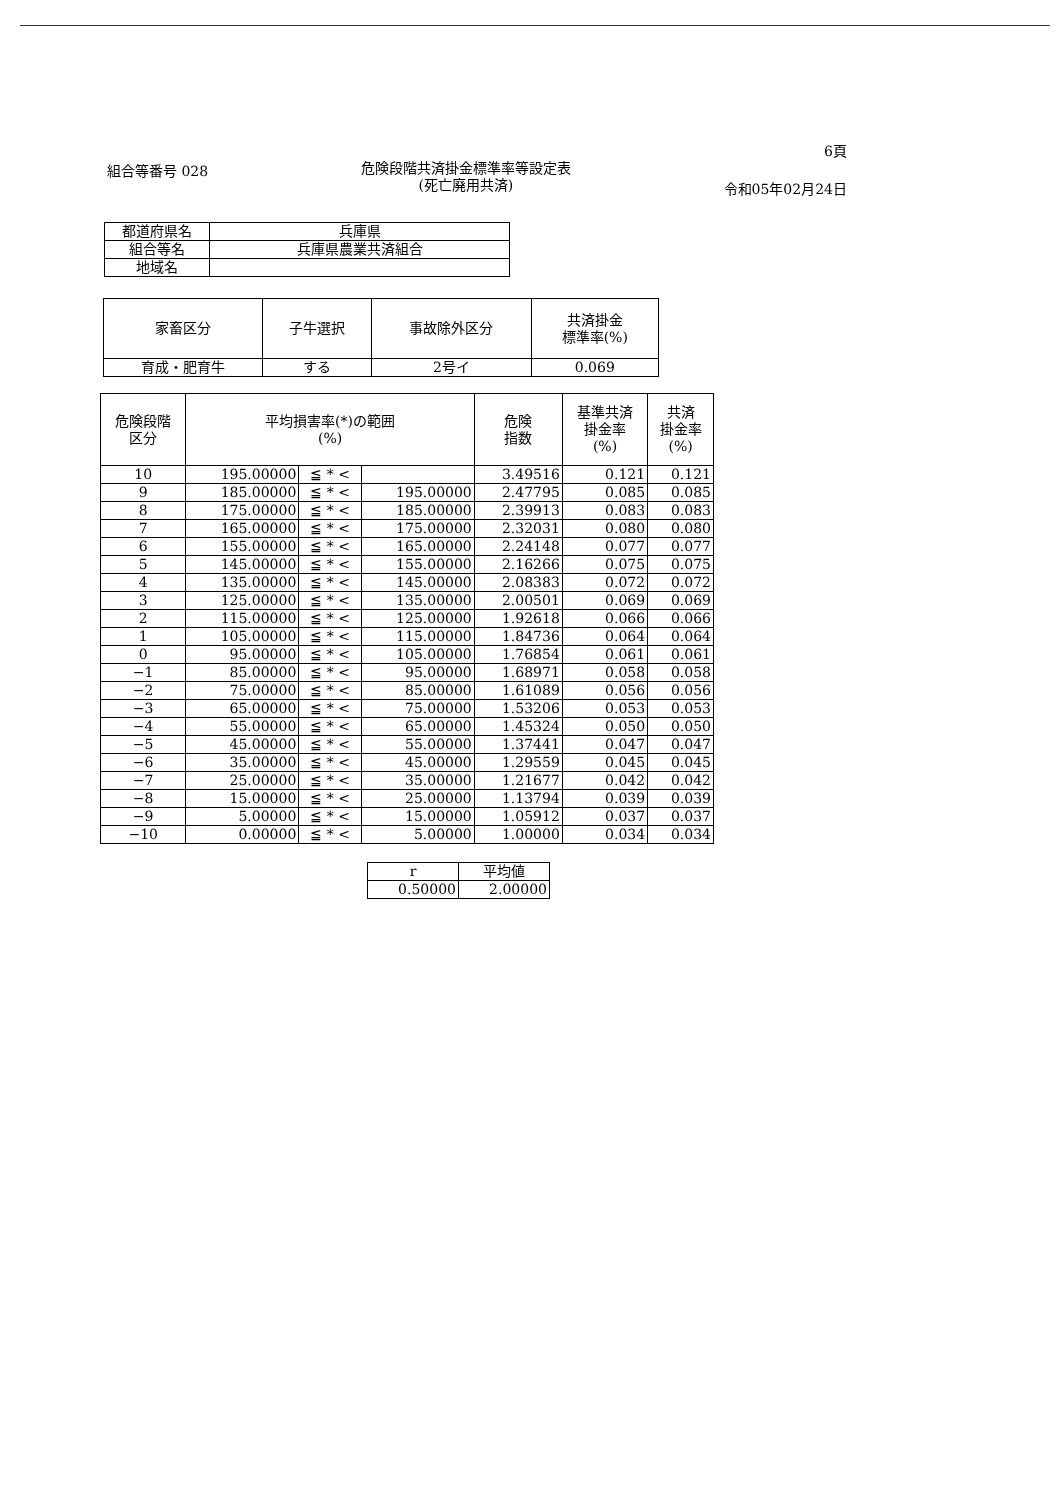6頁
組合等番号 028 危険段階共済掛金標準率等設定表
(死亡廃用共済) 令和05年02月24日
| 都道府県名 | 兵庫県 |
| 組合等名 | 兵庫県農業共済組合 |
| 地域名 | |
| 家畜区分 | 子牛選択 | 事故除外区分 | 共済掛金 標準率(%) |
| 育成・肥育牛 | する | 2号イ | 0.069 |
| 危険段階 区分 | 平均損害率(*)の範囲 (%) | | | 危険 指数 | 基準共済 掛金率 (%) | 共済 掛金率 (%) |
| --- | --- | --- | --- | --- | --- | --- |
| 10 | 195.00000 | ≦ * < | | 3.49516 | 0.121 | 0.121 |
| 9 | 185.00000 | ≦ * < | 195.00000 | 2.47795 | 0.085 | 0.085 |
| 8 | 175.00000 | ≦ * < | 185.00000 | 2.39913 | 0.083 | 0.083 |
| 7 | 165.00000 | ≦ * < | 175.00000 | 2.32031 | 0.080 | 0.080 |
| 6 | 155.00000 | ≦ * < | 165.00000 | 2.24148 | 0.077 | 0.077 |
| 5 | 145.00000 | ≦ * < | 155.00000 | 2.16266 | 0.075 | 0.075 |
| 4 | 135.00000 | ≦ * < | 145.00000 | 2.08383 | 0.072 | 0.072 |
| 3 | 125.00000 | ≦ * < | 135.00000 | 2.00501 | 0.069 | 0.069 |
| 2 | 115.00000 | ≦ * < | 125.00000 | 1.92618 | 0.066 | 0.066 |
| 1 | 105.00000 | ≦ * < | 115.00000 | 1.84736 | 0.064 | 0.064 |
| 0 | 95.00000 | ≦ * < | 105.00000 | 1.76854 | 0.061 | 0.061 |
| −1 | 85.00000 | ≦ * < | 95.00000 | 1.68971 | 0.058 | 0.058 |
| −2 | 75.00000 | ≦ * < | 85.00000 | 1.61089 | 0.056 | 0.056 |
| −3 | 65.00000 | ≦ * < | 75.00000 | 1.53206 | 0.053 | 0.053 |
| −4 | 55.00000 | ≦ * < | 65.00000 | 1.45324 | 0.050 | 0.050 |
| −5 | 45.00000 | ≦ * < | 55.00000 | 1.37441 | 0.047 | 0.047 |
| −6 | 35.00000 | ≦ * < | 45.00000 | 1.29559 | 0.045 | 0.045 |
| −7 | 25.00000 | ≦ * < | 35.00000 | 1.21677 | 0.042 | 0.042 |
| −8 | 15.00000 | ≦ * < | 25.00000 | 1.13794 | 0.039 | 0.039 |
| −9 | 5.00000 | ≦ * < | 15.00000 | 1.05912 | 0.037 | 0.037 |
| −10 | 0.00000 | ≦ * < | 5.00000 | 1.00000 | 0.034 | 0.034 |
| r | 平均値 |
| 0.50000 | 2.00000 |